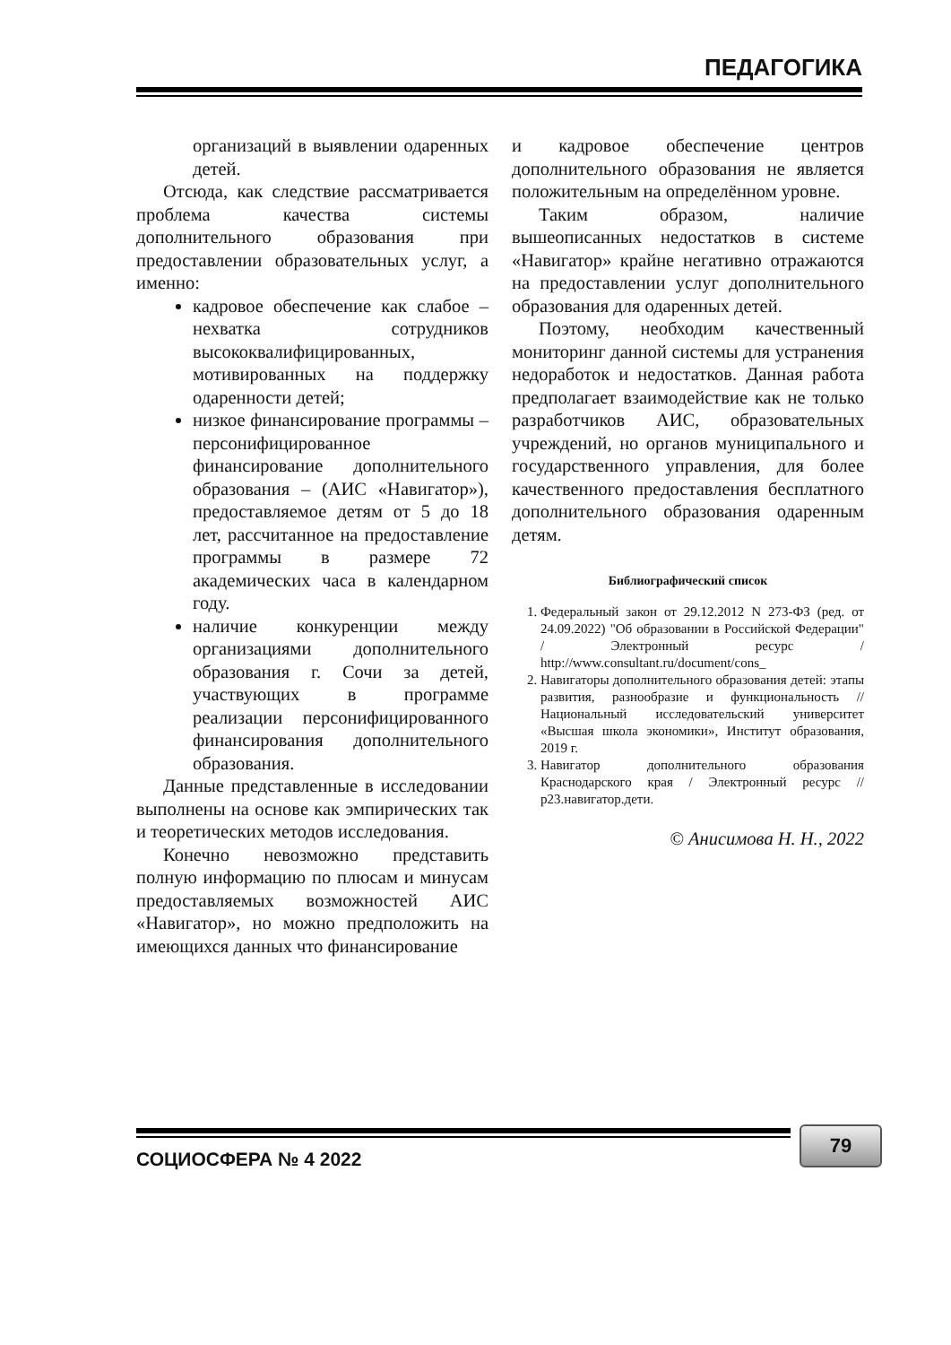ПЕДАГОГИКА
организаций в выявлении одаренных детей.
Отсюда, как следствие рассматривается проблема качества системы дополнительного образования при предоставлении образовательных услуг, а именно:
кадровое обеспечение как слабое – нехватка сотрудников высококвалифицированных, мотивированных на поддержку одаренности детей;
низкое финансирование программы – персонифицированное финансирование дополнительного образования – (АИС «Навигатор»), предоставляемое детям от 5 до 18 лет, рассчитанное на предоставление программы в размере 72 академических часа в календарном году.
наличие конкуренции между организациями дополнительного образования г. Сочи за детей, участвующих в программе реализации персонифицированного финансирования дополнительного образования.
Данные представленные в исследовании выполнены на основе как эмпирических так и теоретических методов исследования.
Конечно невозможно представить полную информацию по плюсам и минусам предоставляемых возможностей АИС «Навигатор», но можно предположить на имеющихся данных что финансирование
и кадровое обеспечение центров дополнительного образования не является положительным на определённом уровне.
Таким образом, наличие вышеописанных недостатков в системе «Навигатор» крайне негативно отражаются на предоставлении услуг дополнительного образования для одаренных детей.
Поэтому, необходим качественный мониторинг данной системы для устранения недоработок и недостатков. Данная работа предполагает взаимодействие как не только разработчиков АИС, образовательных учреждений, но органов муниципального и государственного управления, для более качественного предоставления бесплатного дополнительного образования одаренным детям.
Библиографический список
1. Федеральный закон от 29.12.2012 N 273-ФЗ (ред. от 24.09.2022) "Об образовании в Российской Федерации" / Электронный ресурс / http://www.consultant.ru/document/cons_
2. Навигаторы дополнительного образования детей: этапы развития, разнообразие и функциональность // Национальный исследовательский университет «Высшая школа экономики», Институт образования, 2019 г.
3. Навигатор дополнительного образования Краснодарского края / Электронный ресурс // р23.навигатор.дети.
© Анисимова Н. Н., 2022
СОЦИОСФЕРА № 4 2022
79